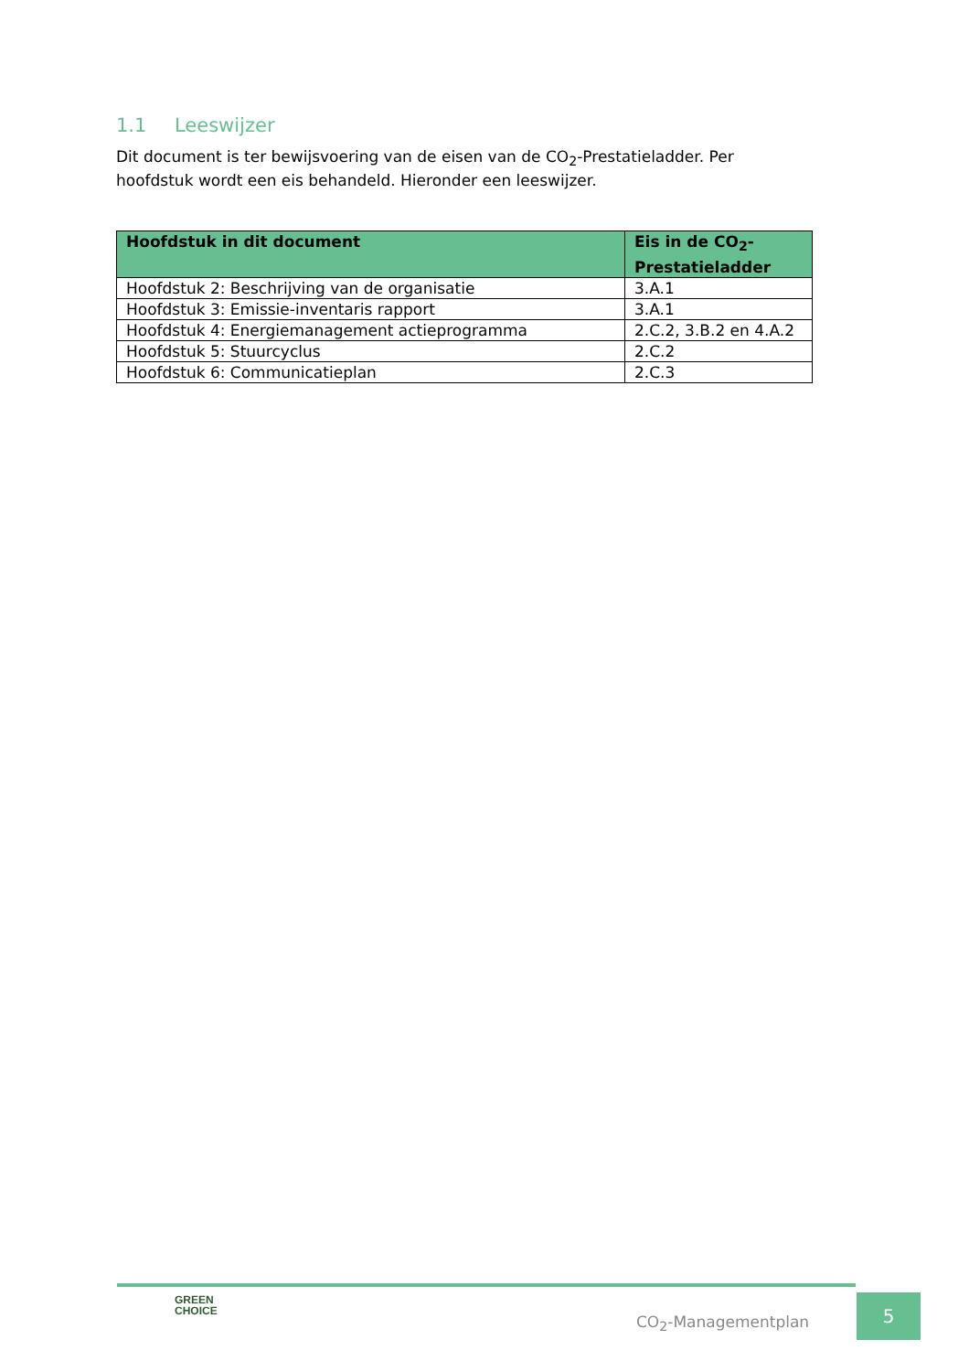1.1 Leeswijzer
Dit document is ter bewijsvoering van de eisen van de CO<sub>2</sub>-Prestatieladder. Per hoofdstuk wordt een eis behandeld. Hieronder een leeswijzer.
| Hoofdstuk in dit document | Eis in de CO<sub>2</sub>-Prestatieladder |
| --- | --- |
| Hoofdstuk 2: Beschrijving van de organisatie | 3.A.1 |
| Hoofdstuk 3: Emissie-inventaris rapport | 3.A.1 |
| Hoofdstuk 4: Energiemanagement actieprogramma | 2.C.2, 3.B.2 en 4.A.2 |
| Hoofdstuk 5: Stuurcyclus | 2.C.2 |
| Hoofdstuk 6: Communicatieplan | 2.C.3 |
GREEN
CHOICE
CO<sub>2</sub>-Managementplan
5